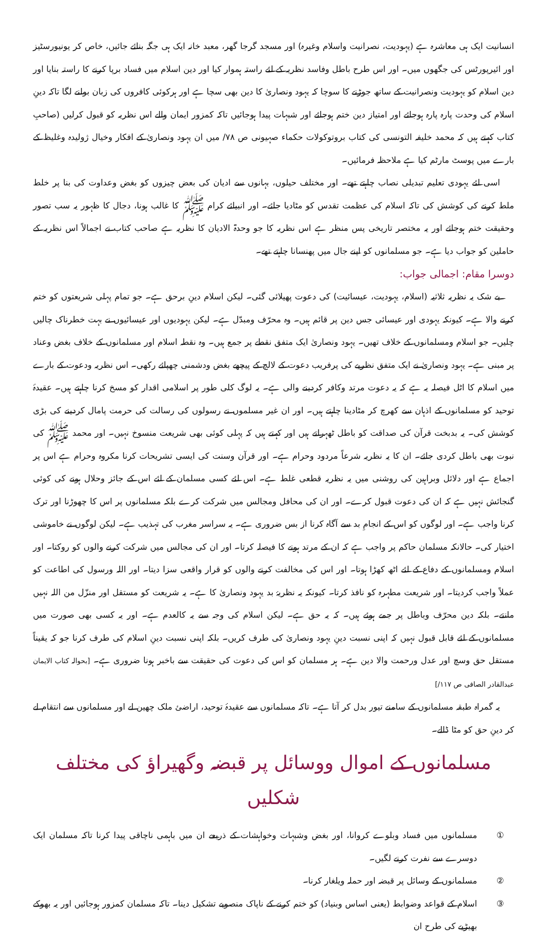انسانیت ایک ہی معاشرہ ہے (یہودیت، نصرانیت واسلام وغیرہ) اور مسجد گرجا گھر، معبد خانہ ایک ہی جگہ بنائے جائیں، خاص کر یونیورسٹیز اور ائیرپورٹس کی جگھوں میں۔ اور اس طرح باطل وفاسد نظریہ کے لئے راستہ ہموار کیا اور دین اسلام میں فساد برپا کرنے کا راستہ بنایا اور دین اسلام کو یہودیت ونصرانیت کے ساتھ جوڑنے کا سوچا کہ یہود ونصاریٰ کا دین بھی سچا ہے اور ہرکوئی کافروں کی زبان بولنے لگا تاکہ دینِ اسلام کی وحدت پارہ پارہ ہوجائے اور امتیاز دین ختم ہوجائے اور شبہات پیدا ہوجائیں تاکہ کمزور ایمان والے اس نظریہ کو قبول کرلیں (صاحبِ کتاب کہتے ہیں کہ محمد خلیفہ التونسی کی کتاب بروتوکولات حکماء صہیونی ص ۷۸/ میں ان یہود ونصاریٰ کے افکار وخیال ژولیدہ وغلیظ کے بارے میں پوسٹ مارٹم کیا ہے ملاحظہ فرمائیں۔
اسی لئے یہودی تعلیم تبدیلی نصاب چاہتے تھے۔ اور مختلف حیلوں، بہانوں سے ادیان کی بعض چیزوں کو بغض وعداوت کی بنا پر خلط ملط کرنے کی کوشش کی تاکہ اسلام کی عظمت تقدس کو مٹادیا جائے۔ اور انبیائے کرام ﷺ کا غالب ہونا، دجال کا ظہور یہ سب تصور وحقیقت ختم ہوجائے اور یہ مختصر تاریخی پس منظر ہے اس نظریہ کا جو وحدۃ الادیان کا نظریہ ہے صاحب کتاب نے اجمالاً اس نظریہ کے حاملین کو جواب دیا ہے۔ جو مسلمانوں کو اپنے جال میں پھنسانا چاہتے تھے۔
دوسرا مقام: اجمالی جواب:
بے شک یہ نظریہ ثلاثیہ (اسلام، یہودیت، عیسائیت) کی دعوت پھیلائی گئی۔ لیکن اسلام دینِ برحق ہے۔ جو تمام پہلی شریعتوں کو ختم کرنے والا ہے۔ کیونکہ یہودی اور عیسائی جس دین پر قائم ہیں۔ وہ محرّف ومبدّل ہے۔ لیکن یہودیوں اور عیسائیوں نے بہت خطرناک چالیں چلیں۔ جو اسلام ومسلمانوں کے خلاف تھیں۔ یہود ونصاریٰ ایک متفق نقطے پر جمع ہیں۔ وہ نقطہ اسلام اور مسلمانوں کے خلاف بغض وعناد پر مبنی ہے۔ یہود ونصاریٰ نے ایک متفق نظریے کی پرفریب دعوت کے لالچ کے پیچھے بغض ودشمنی چھپائے رکھی۔ اس نظریہ ودعوت کے بارے میں اسلام کا اٹل فیصلہ یہ ہے کہ یہ دعوت مرتد وکافر کردینے والی ہے۔ یہ لوگ کلی طور پر اسلامی اقدار کو مسخ کرنا چاہتے ہیں۔ عقیدۂ توحید کو مسلمانوں کے اذہان سے کھرچ کر مٹادینا چاہتے ہیں۔ اور ان غیر مسلموں نے رسولوں کی رسالت کی حرمت پامال کردینے کی بڑی کوشش کی۔ یہ بدبخت قرآن کی صداقت کو باطل ٹھہراتے ہیں اور کہتے ہیں کہ پہلی کوئی بھی شریعت منسوخ نہیں۔ اور محمد ﷺ کی نبوت بھی باطل کردی جائے۔ ان کا یہ نظریہ شرعاً مردود وحرام ہے۔ اور قرآن وسنت کی ایسی تشریحات کرنا مکروہ وحرام ہے اس پر اجماع ہے اور دلائل وبراہین کی روشنی میں یہ نظریہ قطعی غلط ہے۔ اس لئے کسی مسلمان کے لئے اس کے جائز وحلال ہونے کی کوئی گنجائش نہیں ہے کہ ان کی دعوت قبول کرے۔ اور ان کی محافل ومجالس میں شرکت کرے بلکہ مسلمانوں پر اس کا چھوڑنا اور ترک کرنا واجب ہے۔ اور لوگوں کو اس کے انجامِ بد سے آگاہ کرنا از بس ضروری ہے۔ یہ سراسر مغرب کی تہذیب ہے۔ لیکن لوگوں نے خاموشی اختیار کی۔ حالانکہ مسلمان حاکم پر واجب ہے کہ ان کے مرتد ہونے کا فیصلہ کرتا۔ اور ان کی مجالس میں شرکت کرنے والوں کو روکتا۔ اور اسلام ومسلمانوں کے دفاع کے لئے اٹھ کھڑا ہوتا۔ اور اس کی مخالفت کرنے والوں کو قرار واقعی سزا دیتا۔ اور اللہ ورسول کی اطاعت کو عملاً واجب کردیتا۔ اور شریعت مطہرہ کو نافذ کرتا۔ کیونکہ یہ نظریۂ بد یہود ونصاریٰ کا ہے۔ یہ شریعت کو مستقل اور منزّل من اللہ نہیں مانتے۔ بلکہ دین محرّف وباطل پر جمے ہوئے ہیں۔ کہ یہ حق ہے۔ لیکن اسلام کی وجہ سے یہ کالعدم ہے۔ اور یہ کسی بھی صورت میں مسلمانوں کے لئے قابل قبول نہیں کہ اپنی نسبت دینِ یہود ونصاریٰ کی طرف کریں۔ بلکہ اپنی نسبت دینِ اسلام کی طرف کرنا جو کہ یقیناً مستقل حق وسچ اور عدل ورحمت والا دین ہے۔ ہر مسلمان کو اس کی دعوت کی حقیقت سے باخبر ہونا ضروری ہے۔ [بحوالہ کتاب الایمان عبدالقادر الصافی ص ۱۱۷/]
یہ گمراہ طبقہ مسلمانوں کے سامنے تیور بدل کر آتا ہے۔ تاکہ مسلمانوں سے عقیدۂ توحید، اراضئ ملک چھین لے اور مسلمانوں سے انتقام لے کر دینِ حق کو مٹا ڈالے۔
مسلمانوں کے اموال ووسائل پر قبضہ وگھیراؤ کی مختلف شکلیں
① مسلمانوں میں فساد وبلوے کروانا، اور بغض وشبہات وخواہشات کے ذریعے ان میں باہمی ناچاقی پیدا کرنا تاکہ مسلمان ایک دوسرے سے نفرت کرنے لگیں۔
② مسلمانوں کے وسائل پر قبضہ اور حملہ ویلغار کرنا۔
③ اسلام کے قواعد وضوابط (یعنی اساس وبنیاد) کو ختم کرنے کے ناپاک منصوبے تشکیل دینا۔ تاکہ مسلمان کمزور ہوجائیں اور یہ بھوکے بھیڑیے کی طرح ان